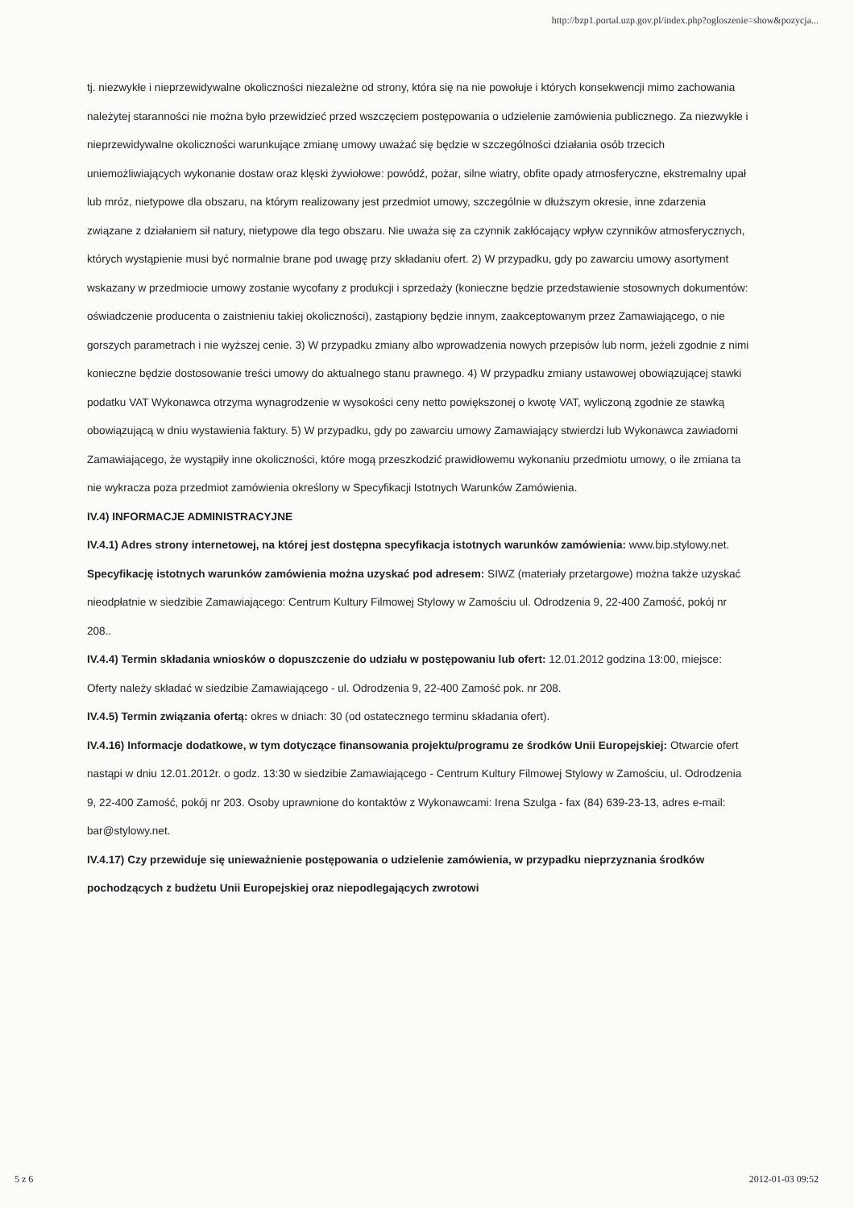http://bzp1.portal.uzp.gov.pl/index.php?ogloszenie=show&pozycja...
tj. niezwykłe i nieprzewidywalne okoliczności niezależne od strony, która się na nie powołuje i których konsekwencji mimo zachowania należytej staranności nie można było przewidzieć przed wszczęciem postępowania o udzielenie zamówienia publicznego. Za niezwykłe i nieprzewidywalne okoliczności warunkujące zmianę umowy uważać się będzie w szczególności działania osób trzecich uniemożliwiających wykonanie dostaw oraz klęski żywiołowe: powódź, pożar, silne wiatry, obfite opady atmosferyczne, ekstremalny upał lub mróz, nietypowe dla obszaru, na którym realizowany jest przedmiot umowy, szczególnie w dłuższym okresie, inne zdarzenia związane z działaniem sił natury, nietypowe dla tego obszaru. Nie uważa się za czynnik zakłócający wpływ czynników atmosferycznych, których wystąpienie musi być normalnie brane pod uwagę przy składaniu ofert. 2) W przypadku, gdy po zawarciu umowy asortyment wskazany w przedmiocie umowy zostanie wycofany z produkcji i sprzedaży (konieczne będzie przedstawienie stosownych dokumentów: oświadczenie producenta o zaistnieniu takiej okoliczności), zastąpiony będzie innym, zaakceptowanym przez Zamawiającego, o nie gorszych parametrach i nie wyższej cenie. 3) W przypadku zmiany albo wprowadzenia nowych przepisów lub norm, jeżeli zgodnie z nimi konieczne będzie dostosowanie treści umowy do aktualnego stanu prawnego. 4) W przypadku zmiany ustawowej obowiązującej stawki podatku VAT Wykonawca otrzyma wynagrodzenie w wysokości ceny netto powiększonej o kwotę VAT, wyliczoną zgodnie ze stawką obowiązującą w dniu wystawienia faktury. 5) W przypadku, gdy po zawarciu umowy Zamawiający stwierdzi lub Wykonawca zawiadomi Zamawiającego, że wystąpiły inne okoliczności, które mogą przeszkodzić prawidłowemu wykonaniu przedmiotu umowy, o ile zmiana ta nie wykracza poza przedmiot zamówienia określony w Specyfikacji Istotnych Warunków Zamówienia.
IV.4) INFORMACJE ADMINISTRACYJNE
IV.4.1) Adres strony internetowej, na której jest dostępna specyfikacja istotnych warunków zamówienia: www.bip.stylowy.net.
Specyfikację istotnych warunków zamówienia można uzyskać pod adresem: SIWZ (materiały przetargowe) można także uzyskać nieodpłatnie w siedzibie Zamawiającego: Centrum Kultury Filmowej Stylowy w Zamościu ul. Odrodzenia 9, 22-400 Zamość, pokój nr 208..
IV.4.4) Termin składania wniosków o dopuszczenie do udziału w postępowaniu lub ofert: 12.01.2012 godzina 13:00, miejsce: Oferty należy składać w siedzibie Zamawiającego - ul. Odrodzenia 9, 22-400 Zamość pok. nr 208.
IV.4.5) Termin związania ofertą: okres w dniach: 30 (od ostatecznego terminu składania ofert).
IV.4.16) Informacje dodatkowe, w tym dotyczące finansowania projektu/programu ze środków Unii Europejskiej: Otwarcie ofert nastąpi w dniu 12.01.2012r. o godz. 13:30 w siedzibie Zamawiającego - Centrum Kultury Filmowej Stylowy w Zamościu, ul. Odrodzenia 9, 22-400 Zamość, pokój nr 203. Osoby uprawnione do kontaktów z Wykonawcami: Irena Szulga - fax (84) 639-23-13, adres e-mail: bar@stylowy.net.
IV.4.17) Czy przewiduje się unieważnienie postępowania o udzielenie zamówienia, w przypadku nieprzyznania środków pochodzących z budżetu Unii Europejskiej oraz niepodlegających zwrotowi
5 z 6 2012-01-03 09:52